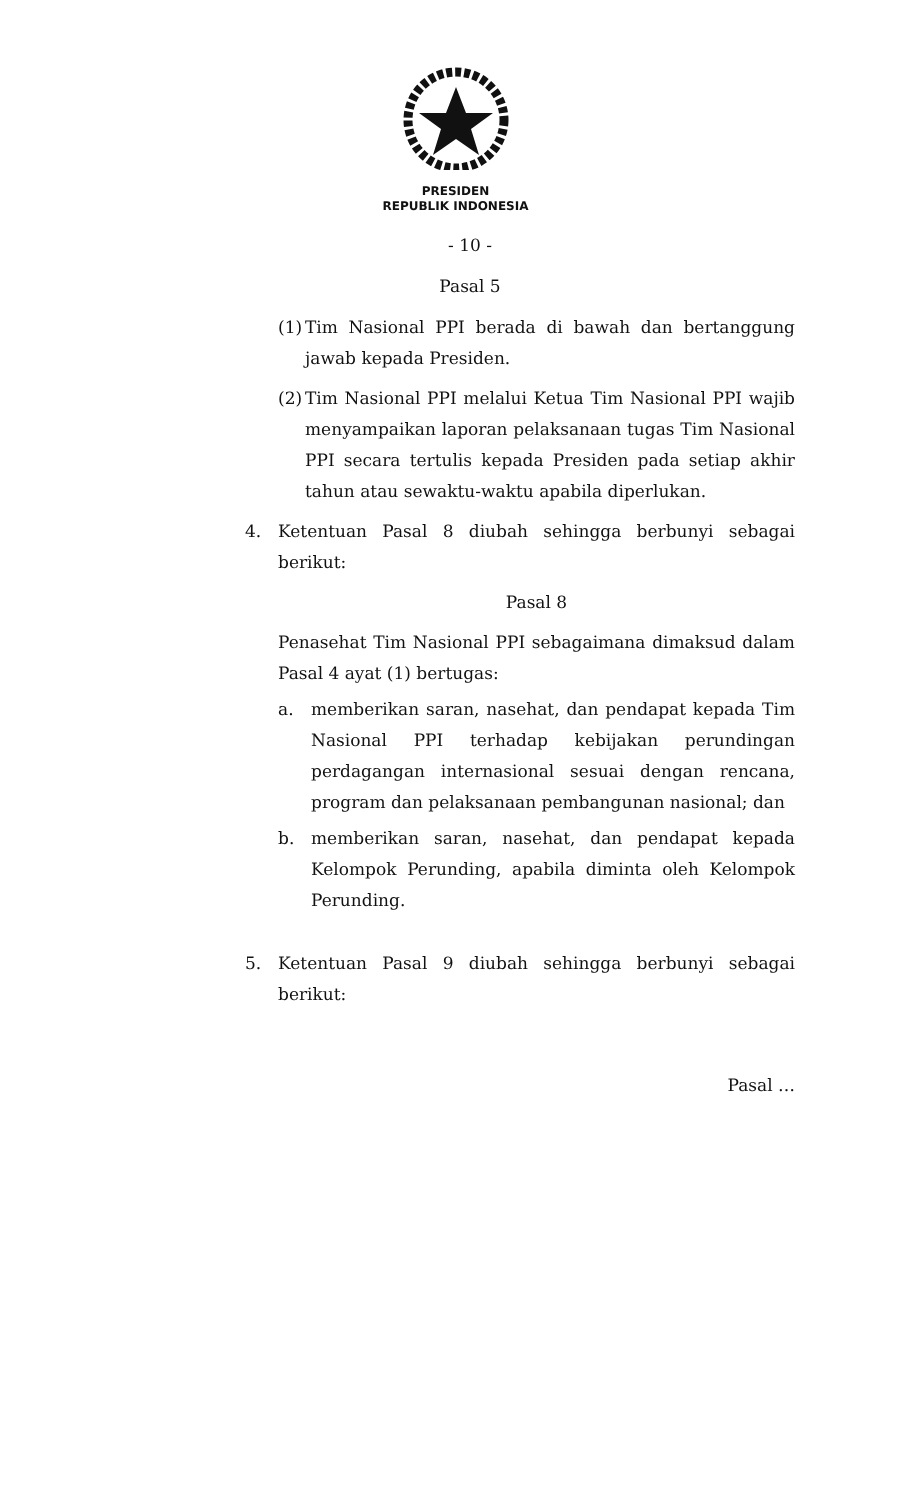PRESIDEN
REPUBLIK INDONESIA
- 10 -
Pasal 5
(1) Tim Nasional PPI berada di bawah dan bertanggung jawab kepada Presiden.
(2) Tim Nasional PPI melalui Ketua Tim Nasional PPI wajib menyampaikan laporan pelaksanaan tugas Tim Nasional PPI secara tertulis kepada Presiden pada setiap akhir tahun atau sewaktu-waktu apabila diperlukan.
4. Ketentuan Pasal 8 diubah sehingga berbunyi sebagai berikut:
Pasal 8
Penasehat Tim Nasional PPI sebagaimana dimaksud dalam Pasal 4 ayat (1) bertugas:
a. memberikan saran, nasehat, dan pendapat kepada Tim Nasional PPI terhadap kebijakan perundingan perdagangan internasional sesuai dengan rencana, program dan pelaksanaan pembangunan nasional; dan
b. memberikan saran, nasehat, dan pendapat kepada Kelompok Perunding, apabila diminta oleh Kelompok Perunding.
5. Ketentuan Pasal 9 diubah sehingga berbunyi sebagai berikut:
Pasal …